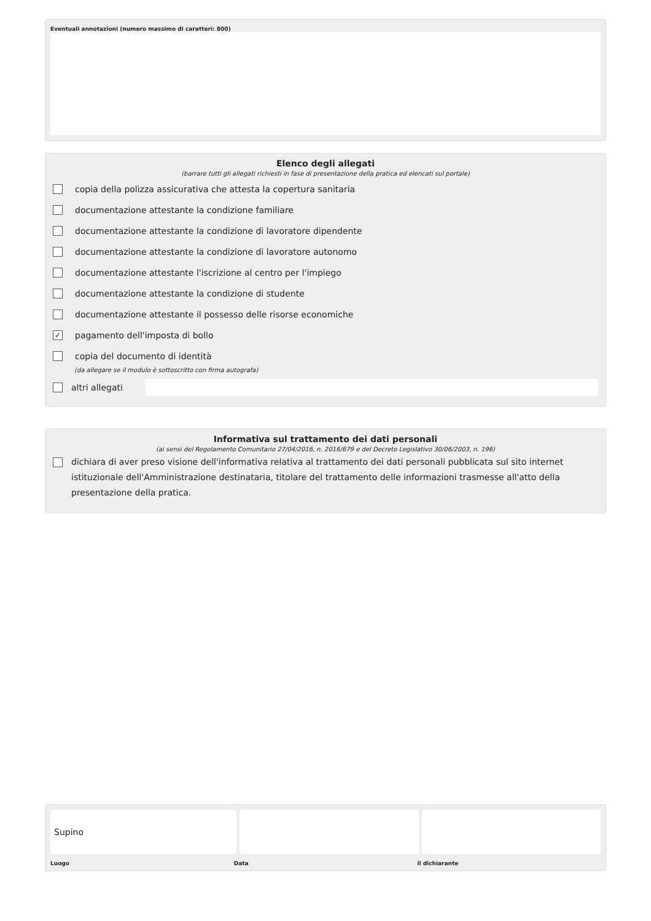Eventuali annotazioni (numero massimo di caratteri: 800)
Elenco degli allegati
(barrare tutti gli allegati richiesti in fase di presentazione della pratica ed elencati sul portale)
copia della polizza assicurativa che attesta la copertura sanitaria
documentazione attestante la condizione familiare
documentazione attestante la condizione di lavoratore dipendente
documentazione attestante la condizione di lavoratore autonomo
documentazione attestante l'iscrizione al centro per l'impiego
documentazione attestante la condizione di studente
documentazione attestante il possesso delle risorse economiche
✓ pagamento dell'imposta di bollo
copia del documento di identità
(da allegare se il modulo è sottoscritto con firma autografa)
altri allegati
Informativa sul trattamento dei dati personali
(ai sensi del Regolamento Comunitario 27/04/2016, n. 2016/679 e del Decreto Legislativo 30/06/2003, n. 196)
dichiara di aver preso visione dell'informativa relativa al trattamento dei dati personali pubblicata sul sito internet istituzionale dell'Amministrazione destinataria, titolare del trattamento delle informazioni trasmesse all'atto della presentazione della pratica.
Supino
Luogo Data il dichiarante